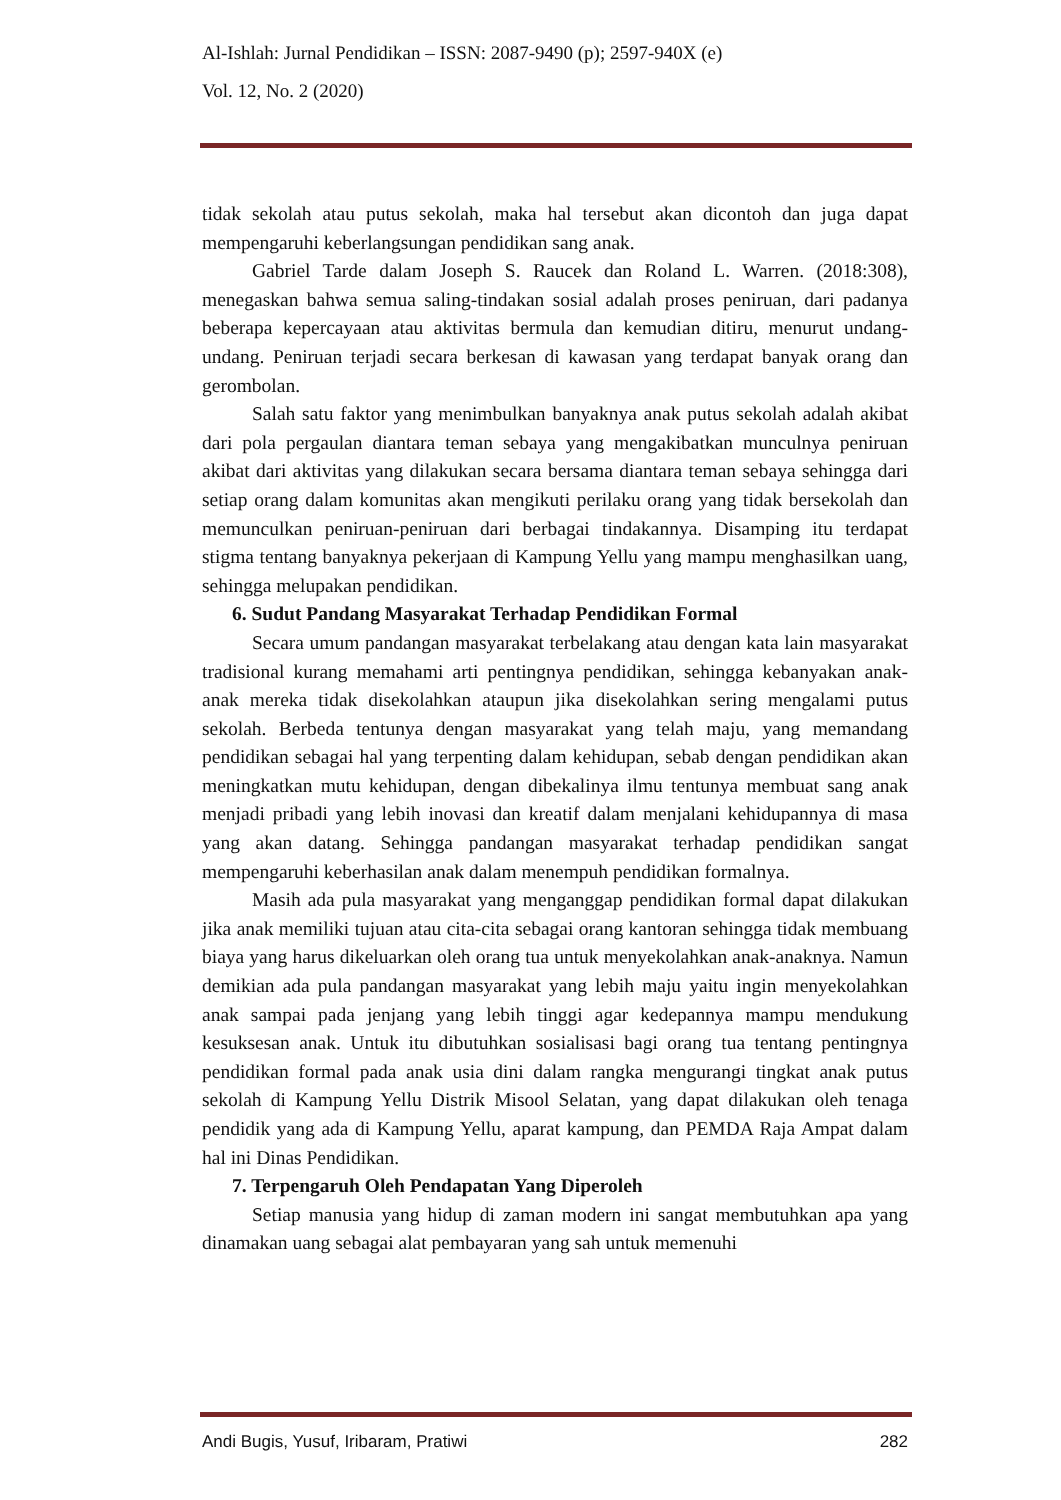Al-Ishlah: Jurnal Pendidikan – ISSN: 2087-9490 (p); 2597-940X (e)
Vol. 12, No. 2 (2020)
tidak sekolah atau putus sekolah, maka hal tersebut akan dicontoh dan juga dapat mempengaruhi keberlangsungan pendidikan sang anak.
Gabriel Tarde dalam Joseph S. Raucek dan Roland L. Warren. (2018:308), menegaskan bahwa semua saling-tindakan sosial adalah proses peniruan, dari padanya beberapa kepercayaan atau aktivitas bermula dan kemudian ditiru, menurut undang-undang. Peniruan terjadi secara berkesan di kawasan yang terdapat banyak orang dan gerombolan.
Salah satu faktor yang menimbulkan banyaknya anak putus sekolah adalah akibat dari pola pergaulan diantara teman sebaya yang mengakibatkan munculnya peniruan akibat dari aktivitas yang dilakukan secara bersama diantara teman sebaya sehingga dari setiap orang dalam komunitas akan mengikuti perilaku orang yang tidak bersekolah dan memunculkan peniruan-peniruan dari berbagai tindakannya. Disamping itu terdapat stigma tentang banyaknya pekerjaan di Kampung Yellu yang mampu menghasilkan uang, sehingga melupakan pendidikan.
6. Sudut Pandang Masyarakat Terhadap Pendidikan Formal
Secara umum pandangan masyarakat terbelakang atau dengan kata lain masyarakat tradisional kurang memahami arti pentingnya pendidikan, sehingga kebanyakan anak-anak mereka tidak disekolahkan ataupun jika disekolahkan sering mengalami putus sekolah. Berbeda tentunya dengan masyarakat yang telah maju, yang memandang pendidikan sebagai hal yang terpenting dalam kehidupan, sebab dengan pendidikan akan meningkatkan mutu kehidupan, dengan dibekalinya ilmu tentunya membuat sang anak menjadi pribadi yang lebih inovasi dan kreatif dalam menjalani kehidupannya di masa yang akan datang. Sehingga pandangan masyarakat terhadap pendidikan sangat mempengaruhi keberhasilan anak dalam menempuh pendidikan formalnya.
Masih ada pula masyarakat yang menganggap pendidikan formal dapat dilakukan jika anak memiliki tujuan atau cita-cita sebagai orang kantoran sehingga tidak membuang biaya yang harus dikeluarkan oleh orang tua untuk menyekolahkan anak-anaknya. Namun demikian ada pula pandangan masyarakat yang lebih maju yaitu ingin menyekolahkan anak sampai pada jenjang yang lebih tinggi agar kedepannya mampu mendukung kesuksesan anak. Untuk itu dibutuhkan sosialisasi bagi orang tua tentang pentingnya pendidikan formal pada anak usia dini dalam rangka mengurangi tingkat anak putus sekolah di Kampung Yellu Distrik Misool Selatan, yang dapat dilakukan oleh tenaga pendidik yang ada di Kampung Yellu, aparat kampung, dan PEMDA Raja Ampat dalam hal ini Dinas Pendidikan.
7. Terpengaruh Oleh Pendapatan Yang Diperoleh
Setiap manusia yang hidup di zaman modern ini sangat membutuhkan apa yang dinamakan uang sebagai alat pembayaran yang sah untuk memenuhi
Andi Bugis, Yusuf, Iribaram, Pratiwi 282